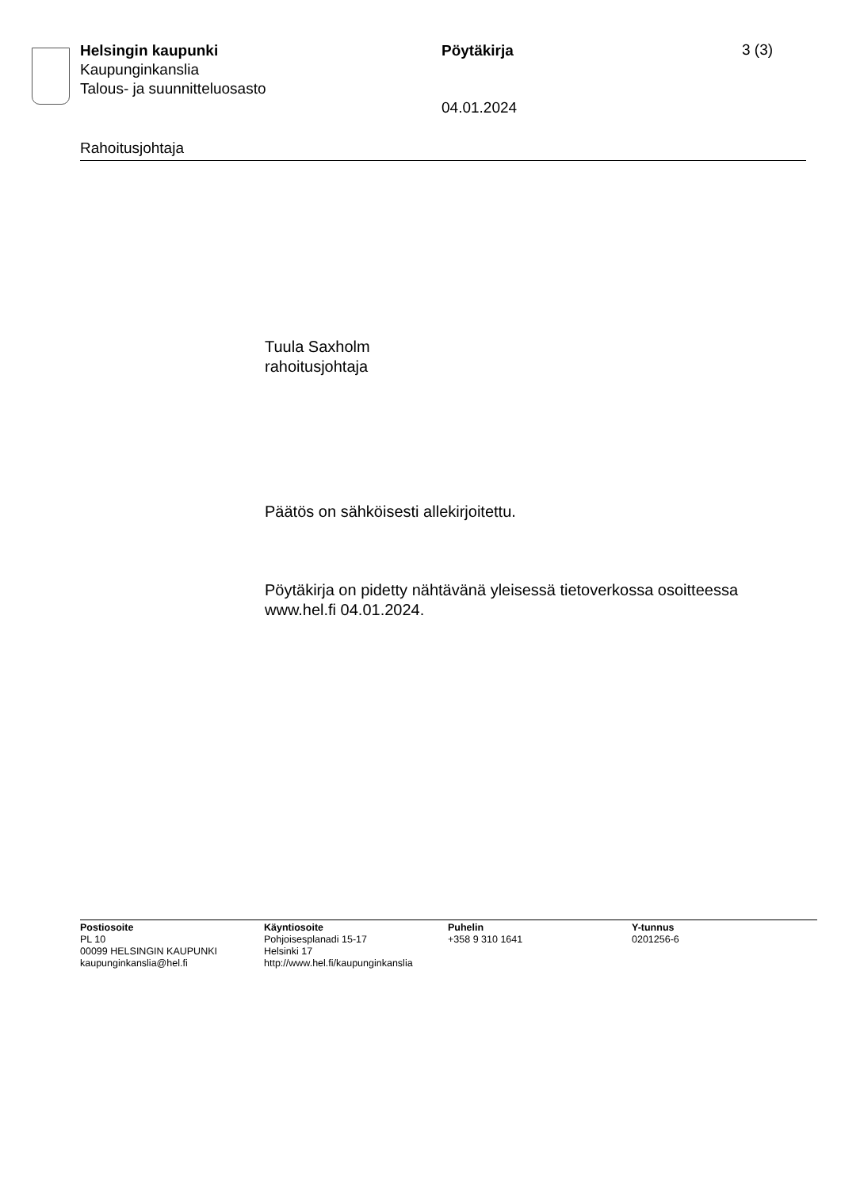Helsingin kaupunki
Kaupunginkanslia
Talous- ja suunnitteluosasto
Pöytäkirja
04.01.2024
3 (3)
Rahoitusjohtaja
Tuula Saxholm
rahoitusjohtaja
Päätös on sähköisesti allekirjoitettu.
Pöytäkirja on pidetty nähtävänä yleisessä tietoverkossa osoitteessa
www.hel.fi 04.01.2024.
Postiosoite
PL 10
00099 HELSINGIN KAUPUNKI
kaupunginkanslia@hel.fi
Käyntiosoite
Pohjoisesplanadi 15-17
Helsinki 17
http://www.hel.fi/kaupunginkanslia
Puhelin
+358 9 310 1641
Y-tunnus
0201256-6